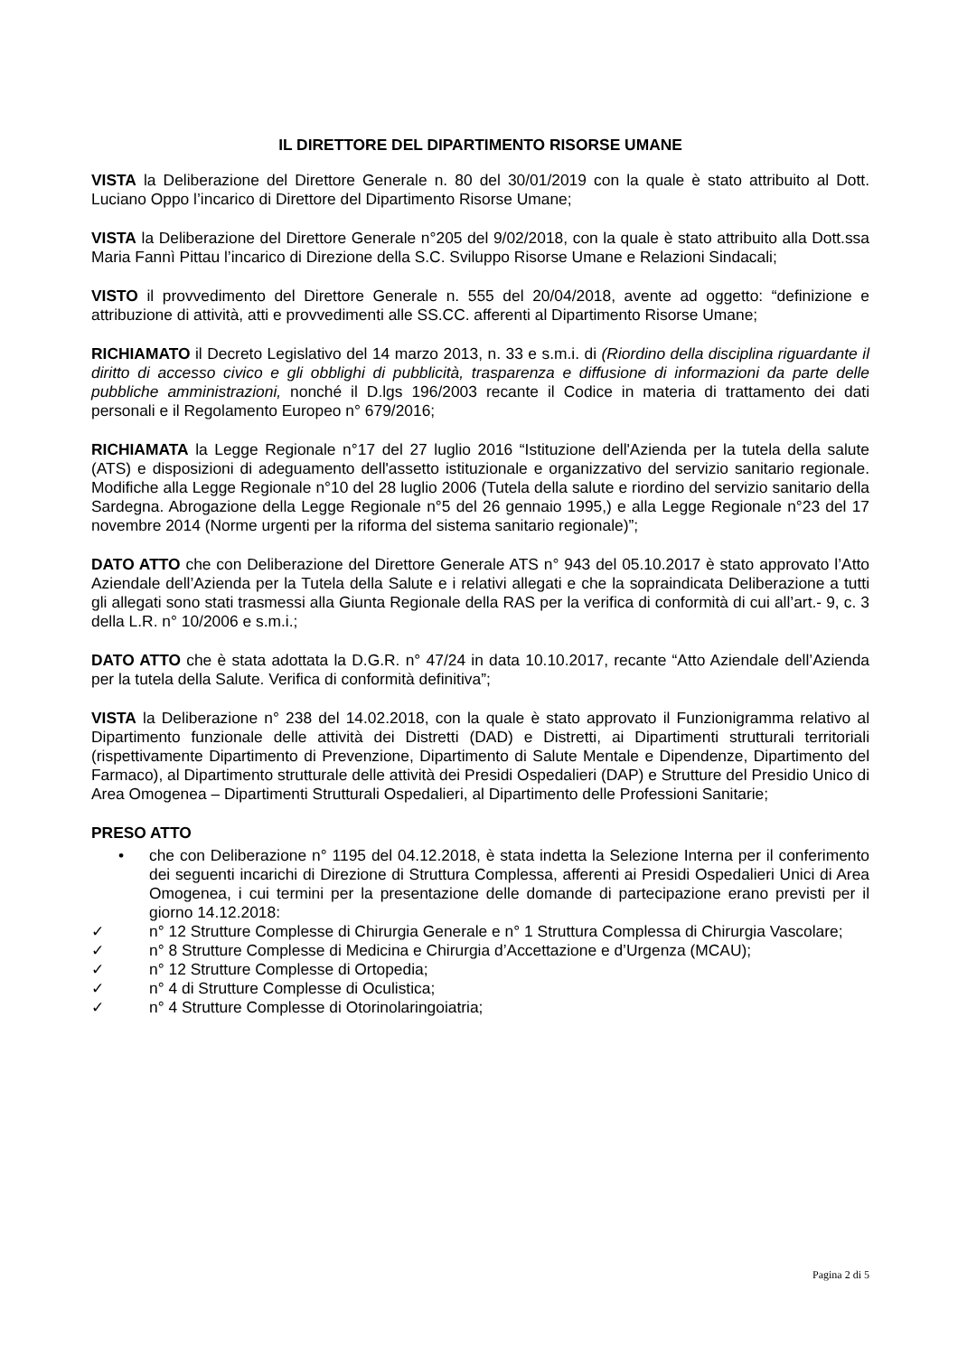IL DIRETTORE DEL DIPARTIMENTO RISORSE UMANE
VISTA la Deliberazione del Direttore Generale n. 80 del 30/01/2019 con la quale è stato attribuito al Dott. Luciano Oppo l’incarico di Direttore del Dipartimento Risorse Umane;
VISTA la Deliberazione del Direttore Generale n°205 del 9/02/2018, con la quale è stato attribuito alla Dott.ssa Maria Fannì Pittau l’incarico di Direzione della S.C. Sviluppo Risorse Umane e Relazioni Sindacali;
VISTO il provvedimento del Direttore Generale n. 555 del 20/04/2018, avente ad oggetto: “definizione e attribuzione di attività, atti e provvedimenti alle SS.CC. afferenti al Dipartimento Risorse Umane;
RICHIAMATO il Decreto Legislativo del 14 marzo 2013, n. 33 e s.m.i. di (Riordino della disciplina riguardante il diritto di accesso civico e gli obblighi di pubblicità, trasparenza e diffusione di informazioni da parte delle pubbliche amministrazioni, nonché il D.lgs 196/2003 recante il Codice in materia di trattamento dei dati personali e il Regolamento Europeo n° 679/2016;
RICHIAMATA la Legge Regionale n°17 del 27 luglio 2016 “Istituzione dell'Azienda per la tutela della salute (ATS) e disposizioni di adeguamento dell'assetto istituzionale e organizzativo del servizio sanitario regionale. Modifiche alla Legge Regionale n°10 del 28 luglio 2006 (Tutela della salute e riordino del servizio sanitario della Sardegna. Abrogazione della Legge Regionale n°5 del 26 gennaio 1995,) e alla Legge Regionale n°23 del 17 novembre 2014 (Norme urgenti per la riforma del sistema sanitario regionale)”;
DATO ATTO che con Deliberazione del Direttore Generale ATS n° 943 del 05.10.2017 è stato approvato l’Atto Aziendale dell’Azienda per la Tutela della Salute e i relativi allegati e che la sopraindicata Deliberazione a tutti gli allegati sono stati trasmessi alla Giunta Regionale della RAS per la verifica di conformità di cui all’art.- 9, c. 3 della L.R. n° 10/2006 e s.m.i.;
DATO ATTO che è stata adottata la D.G.R. n° 47/24 in data 10.10.2017, recante “Atto Aziendale dell’Azienda per la tutela della Salute. Verifica di conformità definitiva”;
VISTA la Deliberazione n° 238 del 14.02.2018, con la quale è stato approvato il Funzionigramma relativo al Dipartimento funzionale delle attività dei Distretti (DAD) e Distretti, ai Dipartimenti strutturali territoriali (rispettivamente Dipartimento di Prevenzione, Dipartimento di Salute Mentale e Dipendenze, Dipartimento del Farmaco), al Dipartimento strutturale delle attività dei Presidi Ospedalieri (DAP) e Strutture del Presidio Unico di Area Omogenea – Dipartimenti Strutturali Ospedalieri, al Dipartimento delle Professioni Sanitarie;
PRESO ATTO
• che con Deliberazione n° 1195 del 04.12.2018, è stata indetta la Selezione Interna per il conferimento dei seguenti incarichi di Direzione di Struttura Complessa, afferenti ai Presidi Ospedalieri Unici di Area Omogenea, i cui termini per la presentazione delle domande di partecipazione erano previsti per il giorno 14.12.2018:
✓ n° 12 Strutture Complesse di Chirurgia Generale e n° 1 Struttura Complessa di Chirurgia Vascolare;
✓ n° 8 Strutture Complesse di Medicina e Chirurgia d’Accettazione e d’Urgenza (MCAU);
✓ n° 12 Strutture Complesse di Ortopedia;
✓ n° 4 di Strutture Complesse di Oculistica;
✓ n° 4 Strutture Complesse di Otorinolaringoiatria;
Pagina 2 di 5